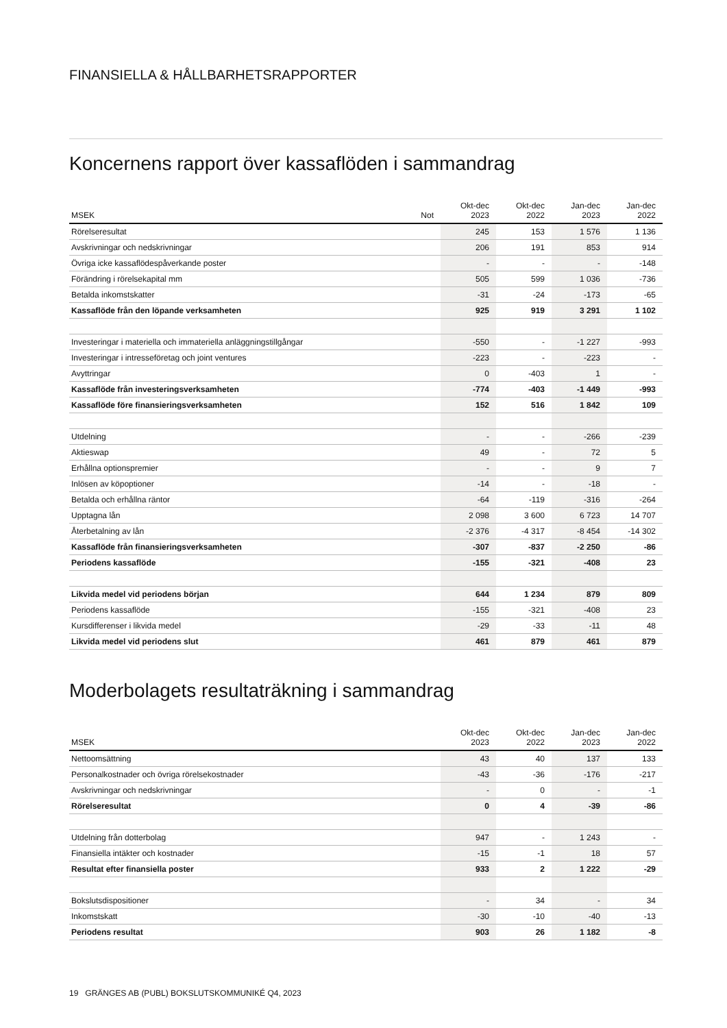FINANSIELLA & HÅLLBARHETSRAPPORTER
Koncernens rapport över kassaflöden i sammandrag
| MSEK | Not | Okt-dec 2023 | Okt-dec 2022 | Jan-dec 2023 | Jan-dec 2022 |
| --- | --- | --- | --- | --- | --- |
| Rörelseresultat | | 245 | 153 | 1 576 | 1 136 |
| Avskrivningar och nedskrivningar | | 206 | 191 | 853 | 914 |
| Övriga icke kassaflödespåverkande poster | | - | - | - | -148 |
| Förändring i rörelsekapital mm | | 505 | 599 | 1 036 | -736 |
| Betalda inkomstskatter | | -31 | -24 | -173 | -65 |
| Kassaflöde från den löpande verksamheten | | 925 | 919 | 3 291 | 1 102 |
| Investeringar i materiella och immateriella anläggningstillgångar | | -550 | - | -1 227 | -993 |
| Investeringar i intresseföretag och joint ventures | | -223 | - | -223 | - |
| Avyttringar | | 0 | -403 | 1 | - |
| Kassaflöde från investeringsverksamheten | | -774 | -403 | -1 449 | -993 |
| Kassaflöde före finansieringsverksamheten | | 152 | 516 | 1 842 | 109 |
| Utdelning | | - | - | -266 | -239 |
| Aktieswap | | 49 | - | 72 | 5 |
| Erhållna optionspremier | | - | - | 9 | 7 |
| Inlösen av köpoptioner | | -14 | - | -18 | - |
| Betalda och erhållna räntor | | -64 | -119 | -316 | -264 |
| Upptagna lån | | 2 098 | 3 600 | 6 723 | 14 707 |
| Återbetalning av lån | | -2 376 | -4 317 | -8 454 | -14 302 |
| Kassaflöde från finansieringsverksamheten | | -307 | -837 | -2 250 | -86 |
| Periodens kassaflöde | | -155 | -321 | -408 | 23 |
| Likvida medel vid periodens början | | 644 | 1 234 | 879 | 809 |
| Periodens kassaflöde | | -155 | -321 | -408 | 23 |
| Kursdifferenser i likvida medel | | -29 | -33 | -11 | 48 |
| Likvida medel vid periodens slut | | 461 | 879 | 461 | 879 |
Moderbolagets resultaträkning i sammandrag
| MSEK | Okt-dec 2023 | Okt-dec 2022 | Jan-dec 2023 | Jan-dec 2022 |
| --- | --- | --- | --- | --- |
| Nettoomsättning | 43 | 40 | 137 | 133 |
| Personalkostnader och övriga rörelsekostnader | -43 | -36 | -176 | -217 |
| Avskrivningar och nedskrivningar | - | 0 | - | -1 |
| Rörelseresultat | 0 | 4 | -39 | -86 |
| Utdelning från dotterbolag | 947 | - | 1 243 | - |
| Finansiella intäkter och kostnader | -15 | -1 | 18 | 57 |
| Resultat efter finansiella poster | 933 | 2 | 1 222 | -29 |
| Bokslutsdispositioner | - | 34 | - | 34 |
| Inkomstskatt | -30 | -10 | -40 | -13 |
| Periodens resultat | 903 | 26 | 1 182 | -8 |
19 GRÄNGES AB (PUBL) BOKSLUTSKOMMUNIKÉ Q4, 2023